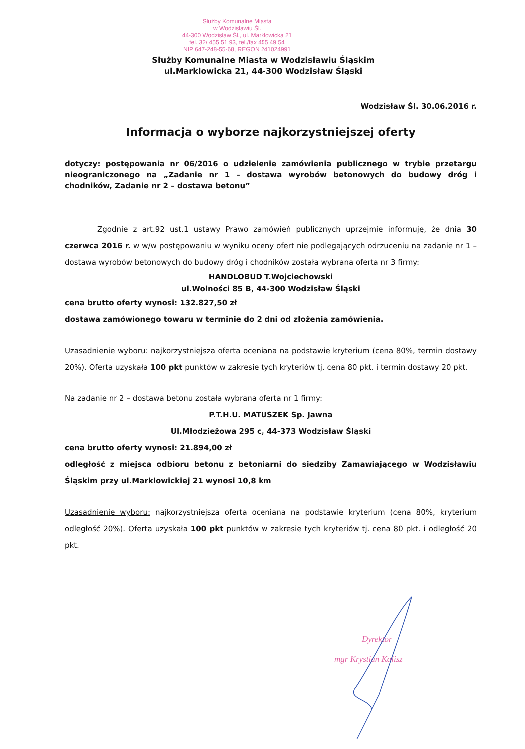Służby Komunalne Miasta
w Wodzisławiu Śl.
44-300 Wodzisław Śl., ul. Marklowicka 21
tel. 32/ 455 51 93, tel./fax 455 49 54
NIP 647-248-55-68, REGON 241024991
Służby Komunalne Miasta w Wodzisławiu Śląskim
ul.Marklowicka 21, 44-300 Wodzisław Śląski
Wodzisław Śl. 30.06.2016 r.
Informacja o wyborze najkorzystniejszej oferty
dotyczy: postępowania nr 06/2016 o udzielenie zamówienia publicznego w trybie przetargu nieograniczonego na „Zadanie nr 1 – dostawa wyrobów betonowych do budowy dróg i chodników, Zadanie nr 2 – dostawa betonu”
Zgodnie z art.92 ust.1 ustawy Prawo zamówień publicznych uprzejmie informuję, że dnia 30 czerwca 2016 r. w w/w postępowaniu w wyniku oceny ofert nie podlegających odrzuceniu na zadanie nr 1 – dostawa wyrobów betonowych do budowy dróg i chodników została wybrana oferta nr 3 firmy:
HANDLOBUD T.Wojciechowski
ul.Wolności 85 B, 44-300 Wodzisław Śląski
cena brutto oferty wynosi: 132.827,50 zł
dostawa zamówionego towaru w terminie do 2 dni od złożenia zamówienia.
Uzasadnienie wyboru: najkorzystniejsza oferta oceniana na podstawie kryterium (cena 80%, termin dostawy 20%). Oferta uzyskała 100 pkt punktów w zakresie tych kryteriów tj. cena 80 pkt. i termin dostawy 20 pkt.
Na zadanie nr 2 – dostawa betonu została wybrana oferta nr 1 firmy:
P.T.H.U. MATUSZEK Sp. Jawna
Ul.Młodzieżowa 295 c, 44-373 Wodzisław Śląski
cena brutto oferty wynosi: 21.894,00 zł
odległość z miejsca odbioru betonu z betoniarni do siedziby Zamawiającego w Wodzisławiu Śląskim przy ul.Marklowickiej 21 wynosi 10,8 km
Uzasadnienie wyboru: najkorzystniejsza oferta oceniana na podstawie kryterium (cena 80%, kryterium odległość 20%). Oferta uzyskała 100 pkt punktów w zakresie tych kryteriów tj. cena 80 pkt. i odległość 20 pkt.
Dyrektor
mgr Krystian Kalisz